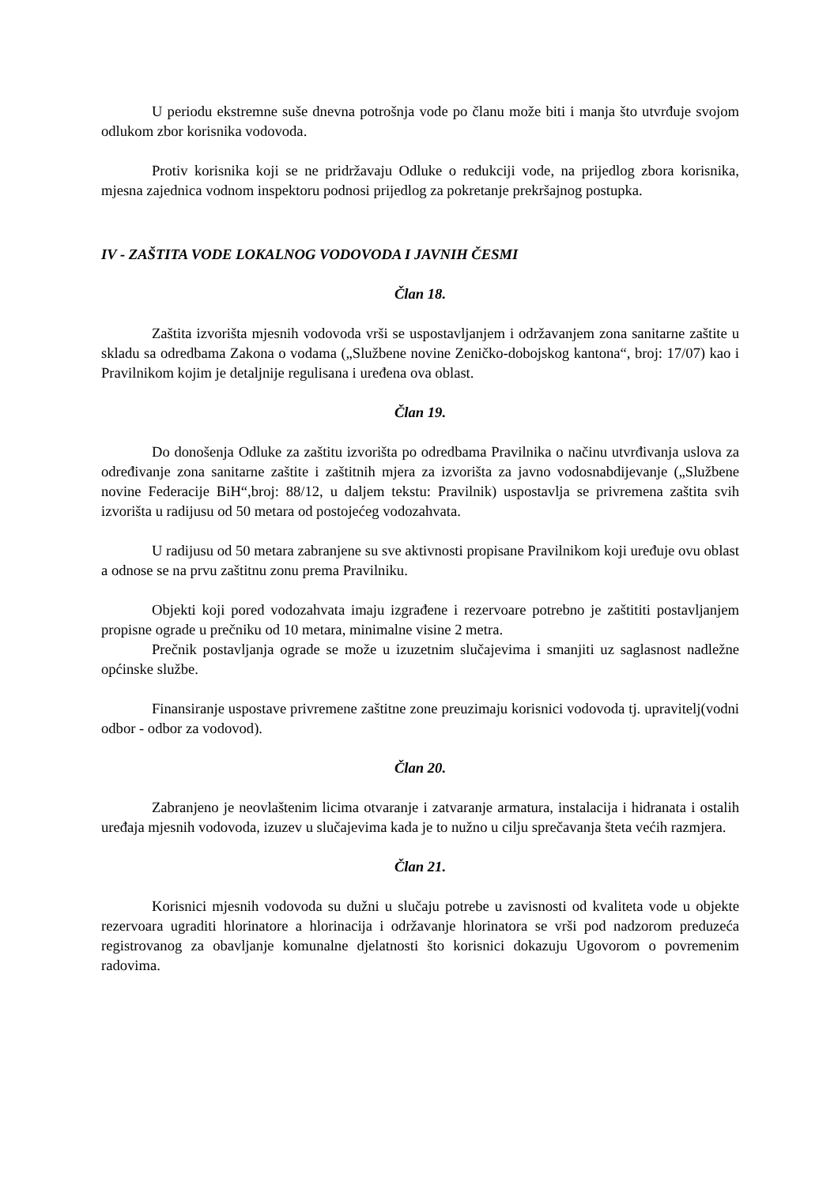U periodu ekstremne suše dnevna potrošnja vode po članu može biti i manja što utvrđuje svojom odlukom zbor korisnika vodovoda.
Protiv korisnika koji se ne pridržavaju Odluke o redukciji vode, na prijedlog zbora korisnika, mjesna zajednica vodnom inspektoru podnosi prijedlog za pokretanje prekršajnog postupka.
IV - ZAŠTITA VODE LOKALNOG VODOVODA I JAVNIH ČESMI
Član 18.
Zaštita izvorišta mjesnih vodovoda vrši se uspostavljanjem i održavanjem zona sanitarne zaštite u skladu sa odredbama Zakona o vodama („Službene novine Zeničko-dobojskog kantona“, broj: 17/07) kao i Pravilnikom kojim je detaljnije regulisana i uređena ova oblast.
Član 19.
Do donošenja Odluke za zaštitu izvorišta po odredbama Pravilnika o načinu utvrđivanja uslova za određivanje zona sanitarne zaštite i zaštitnih mjera za izvorišta za javno vodosnabdijevanje („Službene novine Federacije BiH“,broj: 88/12, u daljem tekstu: Pravilnik) uspostavlja se privremena zaštita svih izvorišta u radijusu od 50 metara od postojećeg vodozahvata.
U radijusu od 50 metara zabranjene su sve aktivnosti propisane Pravilnikom koji uređuje ovu oblast a odnose se na prvu zaštitnu zonu prema Pravilniku.
Objekti koji pored vodozahvata imaju izgrađene i rezervoare potrebno je zaštititi postavljanjem propisne ograde u prečniku od 10 metara, minimalne visine 2 metra.
Prečnik postavljanja ograde se može u izuzetnim slučajevima i smanjiti uz saglasnost nadležne općinske službe.
Finansiranje uspostave privremene zaštitne zone preuzimaju korisnici vodovoda tj. upravitelj(vodni odbor - odbor za vodovod).
Član 20.
Zabranjeno je neovlaštenim licima otvaranje i zatvaranje armatura, instalacija i hidranata i ostalih uređaja mjesnih vodovoda, izuzev u slučajevima kada je to nužno u cilju sprečavanja šteta većih razmjera.
Član 21.
Korisnici mjesnih vodovoda su dužni u slučaju potrebe u zavisnosti od kvaliteta vode u objekte rezervoara ugraditi hlorinatore a hlorinacija i održavanje hlorinatora se vrši pod nadzorom preduzeća registrovanog za obavljanje komunalne djelatnosti što korisnici dokazuju Ugovorom o povremenim radovima.